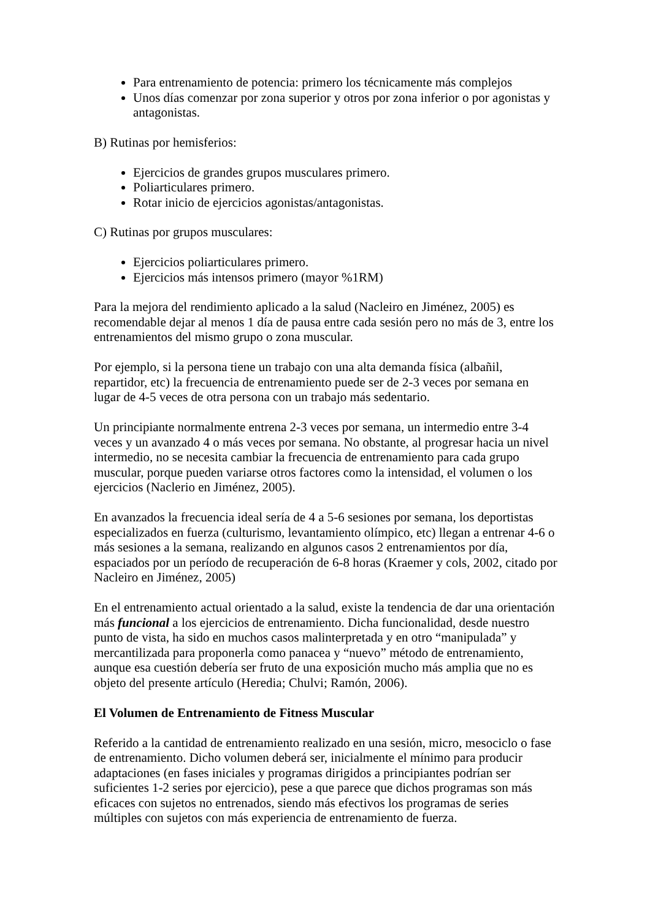Para entrenamiento de potencia: primero los técnicamente más complejos
Unos días comenzar por zona superior y otros por zona inferior o por agonistas y antagonistas.
B) Rutinas por hemisferios:
Ejercicios de grandes grupos musculares primero.
Poliarticulares primero.
Rotar inicio de ejercicios agonistas/antagonistas.
C) Rutinas por grupos musculares:
Ejercicios poliarticulares primero.
Ejercicios más intensos primero (mayor %1RM)
Para la mejora del rendimiento aplicado a la salud (Nacleiro en Jiménez, 2005) es recomendable dejar al menos 1 día de pausa entre cada sesión pero no más de 3, entre los entrenamientos del mismo grupo o zona muscular.
Por ejemplo, si la persona tiene un trabajo con una alta demanda física (albañil, repartidor, etc) la frecuencia de entrenamiento puede ser de 2-3 veces por semana en lugar de 4-5 veces de otra persona con un trabajo más sedentario.
Un principiante normalmente entrena 2-3 veces por semana, un intermedio entre 3-4 veces y un avanzado 4 o más veces por semana. No obstante, al progresar hacia un nivel intermedio, no se necesita cambiar la frecuencia de entrenamiento para cada grupo muscular, porque pueden variarse otros factores como la intensidad, el volumen o los ejercicios (Naclerio en Jiménez, 2005).
En avanzados la frecuencia ideal sería de 4 a 5-6 sesiones por semana, los deportistas especializados en fuerza (culturismo, levantamiento olímpico, etc) llegan a entrenar 4-6 o más sesiones a la semana, realizando en algunos casos 2 entrenamientos por día, espaciados por un período de recuperación de 6-8 horas (Kraemer y cols, 2002, citado por Nacleiro en Jiménez, 2005)
En el entrenamiento actual orientado a la salud, existe la tendencia de dar una orientación más funcional a los ejercicios de entrenamiento. Dicha funcionalidad, desde nuestro punto de vista, ha sido en muchos casos malinterpretada y en otro “manipulada” y mercantilizada para proponerla como panacea y “nuevo” método de entrenamiento, aunque esa cuestión debería ser fruto de una exposición mucho más amplia que no es objeto del presente artículo (Heredia; Chulvi; Ramón, 2006).
El Volumen de Entrenamiento de Fitness Muscular
Referido a la cantidad de entrenamiento realizado en una sesión, micro, mesociclo o fase de entrenamiento. Dicho volumen deberá ser, inicialmente el mínimo para producir adaptaciones (en fases iniciales y programas dirigidos a principiantes podrían ser suficientes 1-2 series por ejercicio), pese a que parece que dichos programas son más eficaces con sujetos no entrenados, siendo más efectivos los programas de series múltiples con sujetos con más experiencia de entrenamiento de fuerza.